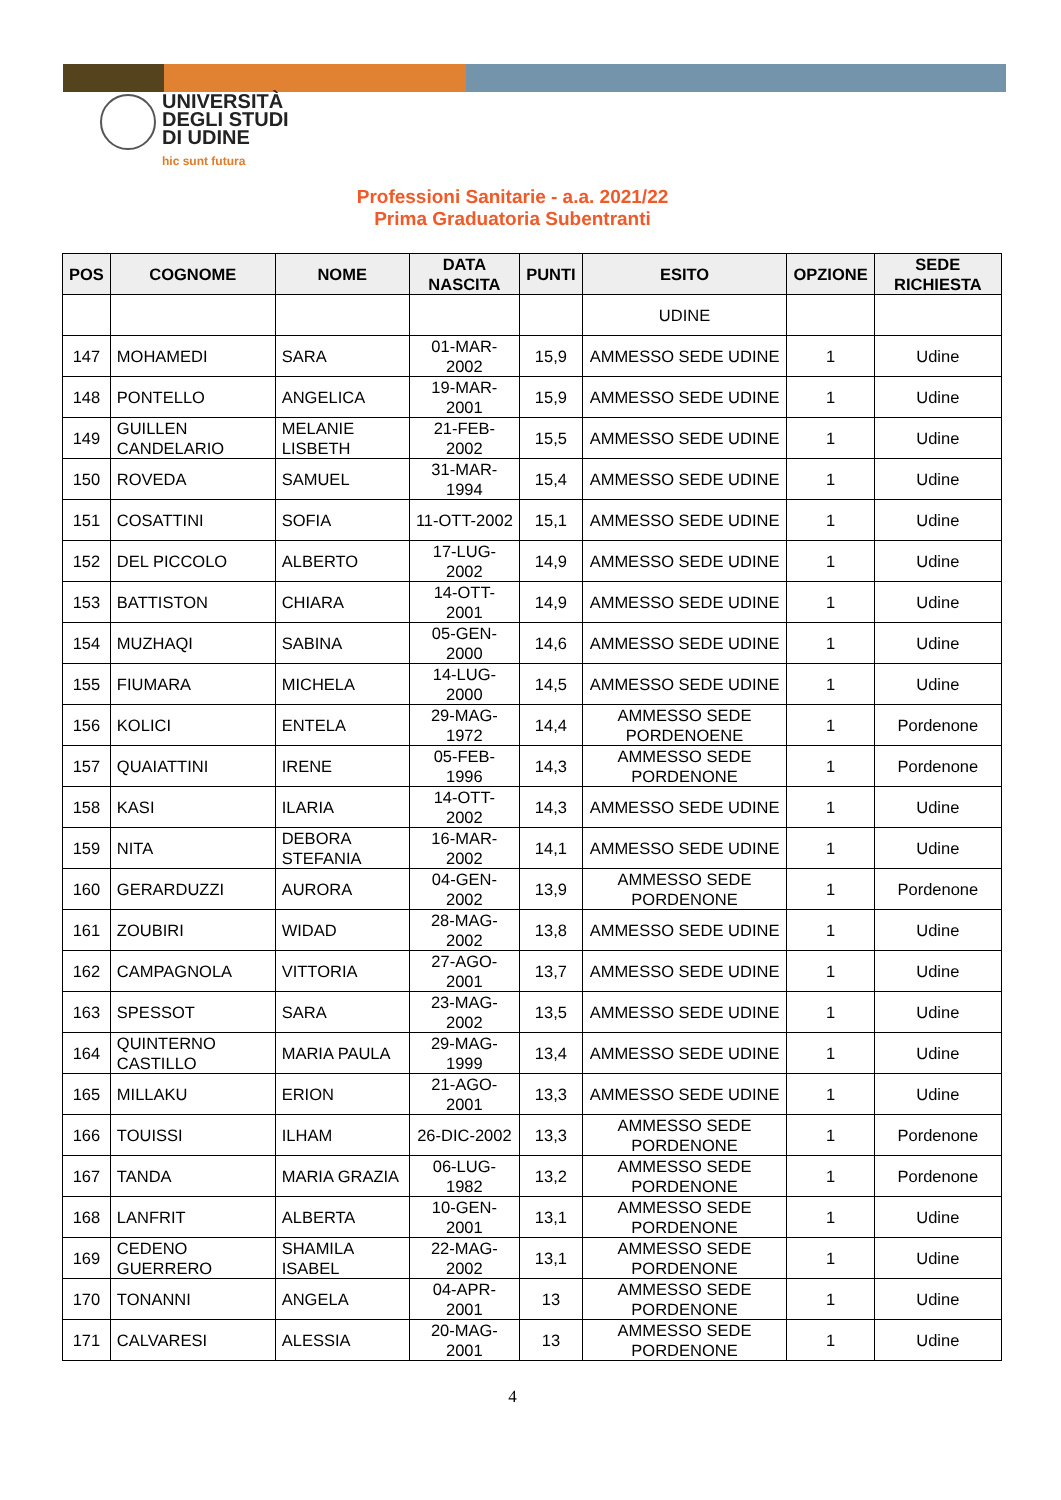UNIVERSITÀ
DEGLI STUDI
DI UDINE
hic sunt futura
Professioni Sanitarie - a.a. 2021/22
Prima Graduatoria Subentranti
| POS | COGNOME | NOME | DATA NASCITA | PUNTI | ESITO | OPZIONE | SEDE RICHIESTA |
| --- | --- | --- | --- | --- | --- | --- | --- |
| | | | | | UDINE | | |
| 147 | MOHAMEDI | SARA | 01-MAR-2002 | 15,9 | AMMESSO SEDE UDINE | 1 | Udine |
| 148 | PONTELLO | ANGELICA | 19-MAR-2001 | 15,9 | AMMESSO SEDE UDINE | 1 | Udine |
| 149 | GUILLEN CANDELARIO | MELANIE LISBETH | 21-FEB-2002 | 15,5 | AMMESSO SEDE UDINE | 1 | Udine |
| 150 | ROVEDA | SAMUEL | 31-MAR-1994 | 15,4 | AMMESSO SEDE UDINE | 1 | Udine |
| 151 | COSATTINI | SOFIA | 11-OTT-2002 | 15,1 | AMMESSO SEDE UDINE | 1 | Udine |
| 152 | DEL PICCOLO | ALBERTO | 17-LUG-2002 | 14,9 | AMMESSO SEDE UDINE | 1 | Udine |
| 153 | BATTISTON | CHIARA | 14-OTT-2001 | 14,9 | AMMESSO SEDE UDINE | 1 | Udine |
| 154 | MUZHAQI | SABINA | 05-GEN-2000 | 14,6 | AMMESSO SEDE UDINE | 1 | Udine |
| 155 | FIUMARA | MICHELA | 14-LUG-2000 | 14,5 | AMMESSO SEDE UDINE | 1 | Udine |
| 156 | KOLICI | ENTELA | 29-MAG-1972 | 14,4 | AMMESSO SEDE PORDENOENE | 1 | Pordenone |
| 157 | QUAIATTINI | IRENE | 05-FEB-1996 | 14,3 | AMMESSO SEDE PORDENONE | 1 | Pordenone |
| 158 | KASI | ILARIA | 14-OTT-2002 | 14,3 | AMMESSO SEDE UDINE | 1 | Udine |
| 159 | NITA | DEBORA STEFANIA | 16-MAR-2002 | 14,1 | AMMESSO SEDE UDINE | 1 | Udine |
| 160 | GERARDUZZI | AURORA | 04-GEN-2002 | 13,9 | AMMESSO SEDE PORDENONE | 1 | Pordenone |
| 161 | ZOUBIRI | WIDAD | 28-MAG-2002 | 13,8 | AMMESSO SEDE UDINE | 1 | Udine |
| 162 | CAMPAGNOLA | VITTORIA | 27-AGO-2001 | 13,7 | AMMESSO SEDE UDINE | 1 | Udine |
| 163 | SPESSOT | SARA | 23-MAG-2002 | 13,5 | AMMESSO SEDE UDINE | 1 | Udine |
| 164 | QUINTERNO CASTILLO | MARIA PAULA | 29-MAG-1999 | 13,4 | AMMESSO SEDE UDINE | 1 | Udine |
| 165 | MILLAKU | ERION | 21-AGO-2001 | 13,3 | AMMESSO SEDE UDINE | 1 | Udine |
| 166 | TOUISSI | ILHAM | 26-DIC-2002 | 13,3 | AMMESSO SEDE PORDENONE | 1 | Pordenone |
| 167 | TANDA | MARIA GRAZIA | 06-LUG-1982 | 13,2 | AMMESSO SEDE PORDENONE | 1 | Pordenone |
| 168 | LANFRIT | ALBERTA | 10-GEN-2001 | 13,1 | AMMESSO SEDE PORDENONE | 1 | Udine |
| 169 | CEDENO GUERRERO | SHAMILA ISABEL | 22-MAG-2002 | 13,1 | AMMESSO SEDE PORDENONE | 1 | Udine |
| 170 | TONANNI | ANGELA | 04-APR-2001 | 13 | AMMESSO SEDE PORDENONE | 1 | Udine |
| 171 | CALVARESI | ALESSIA | 20-MAG-2001 | 13 | AMMESSO SEDE PORDENONE | 1 | Udine |
4